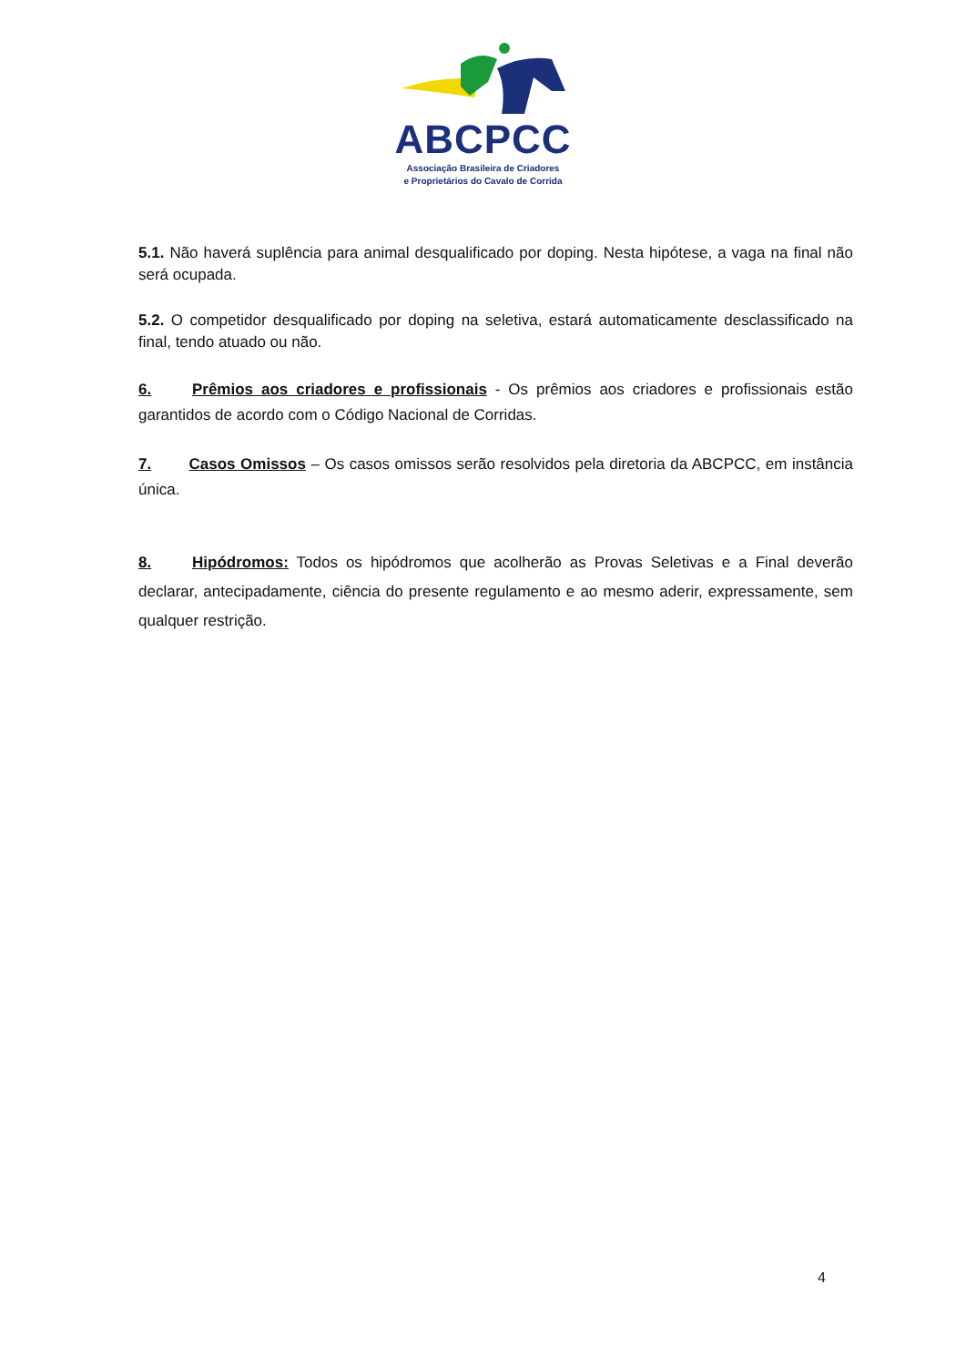ABCPCC
Associação Brasileira de Criadores
e Proprietários do Cavalo de Corrida
5.1. Não haverá suplência para animal desqualificado por doping. Nesta hipótese, a vaga na final não será ocupada.
5.2. O competidor desqualificado por doping na seletiva, estará automaticamente desclassificado na final, tendo atuado ou não.
6. Prêmios aos criadores e profissionais - Os prêmios aos criadores e profissionais estão garantidos de acordo com o Código Nacional de Corridas.
7. Casos Omissos – Os casos omissos serão resolvidos pela diretoria da ABCPCC, em instância única.
8. Hipódromos: Todos os hipódromos que acolherão as Provas Seletivas e a Final deverão declarar, antecipadamente, ciência do presente regulamento e ao mesmo aderir, expressamente, sem qualquer restrição.
4